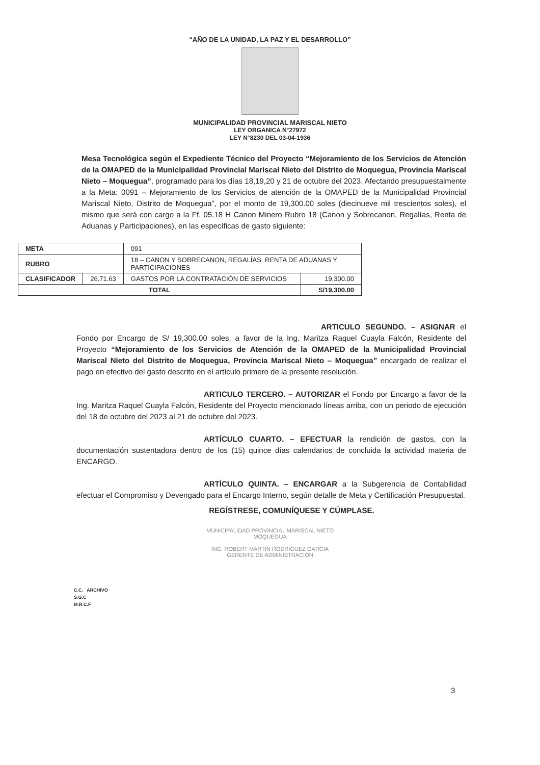“AÑO DE LA UNIDAD, LA PAZ Y EL DESARROLLO”
MUNICIPALIDAD PROVINCIAL MARISCAL NIETO
LEY ORGANICA N°27972
LEY N°8230 DEL 03-04-1936
Mesa Tecnológica según el Expediente Técnico del Proyecto “Mejoramiento de los Servicios de Atención de la OMAPED de la Municipalidad Provincial Mariscal Nieto del Distrito de Moquegua, Provincia Mariscal Nieto – Moquegua”, programado para los días 18,19,20 y 21 de octubre del 2023. Afectando presupuestalmente a la Meta: 0091 – Mejoramiento de los Servicios de atención de la OMAPED de la Municipalidad Provincial Mariscal Nieto, Distrito de Moquegua”, por el monto de 19,300.00 soles (diecinueve mil trescientos soles), el mismo que será con cargo a la Ff. 05.18 H Canon Minero Rubro 18 (Canon y Sobrecanon, Regalías, Renta de Aduanas y Participaciones), en las específicas de gasto siguiente:
| META | | 091 | |
| RUBRO | | 18 – CANON Y SOBRECANON, REGALÍAS. RENTA DE ADUANAS Y PARTICIPACIONES | |
| CLASIFICADOR | 26.71.63 | GASTOS POR LA CONTRATACIÓN DE SERVICIOS | 19,300.00 |
| TOTAL | | | S/19,300.00 |
ARTICULO SEGUNDO. – ASIGNAR el Fondo por Encargo de S/ 19,300.00 soles, a favor de la Ing. Maritza Raquel Cuayla Falcón, Residente del Proyecto “Mejoramiento de los Servicios de Atención de la OMAPED de la Municipalidad Provincial Mariscal Nieto del Distrito de Moquegua, Provincia Mariscal Nieto – Moquegua” encargado de realizar el pago en efectivo del gasto descrito en el artículo primero de la presente resolución.
ARTICULO TERCERO. – AUTORIZAR el Fondo por Encargo a favor de la Ing. Maritza Raquel Cuayla Falcón, Residente del Proyecto mencionado líneas arriba, con un periodo de ejecución del 18 de octubre del 2023 al 21 de octubre del 2023.
ARTÍCULO CUARTO. – EFECTUAR la rendición de gastos, con la documentación sustentadora dentro de los (15) quince días calendarios de concluida la actividad materia de ENCARGO.
ARTÍCULO QUINTA. – ENCARGAR a la Subgerencia de Contabilidad efectuar el Compromiso y Devengado para el Encargo Interno, según detalle de Meta y Certificación Presupuestal.
REGÍSTRESE, COMUNÍQUESE Y CÚMPLASE.
MUNICIPALIDAD PROVINCIAL MARISCAL NIETO
MOQUEGUA
ING. ROBERT MARTIN RODRIGUEZ GARCIA
GERENTE DE ADMINISTRACIÓN
C.C. ARCHIVO
S.G.C
M.R.C.F
3